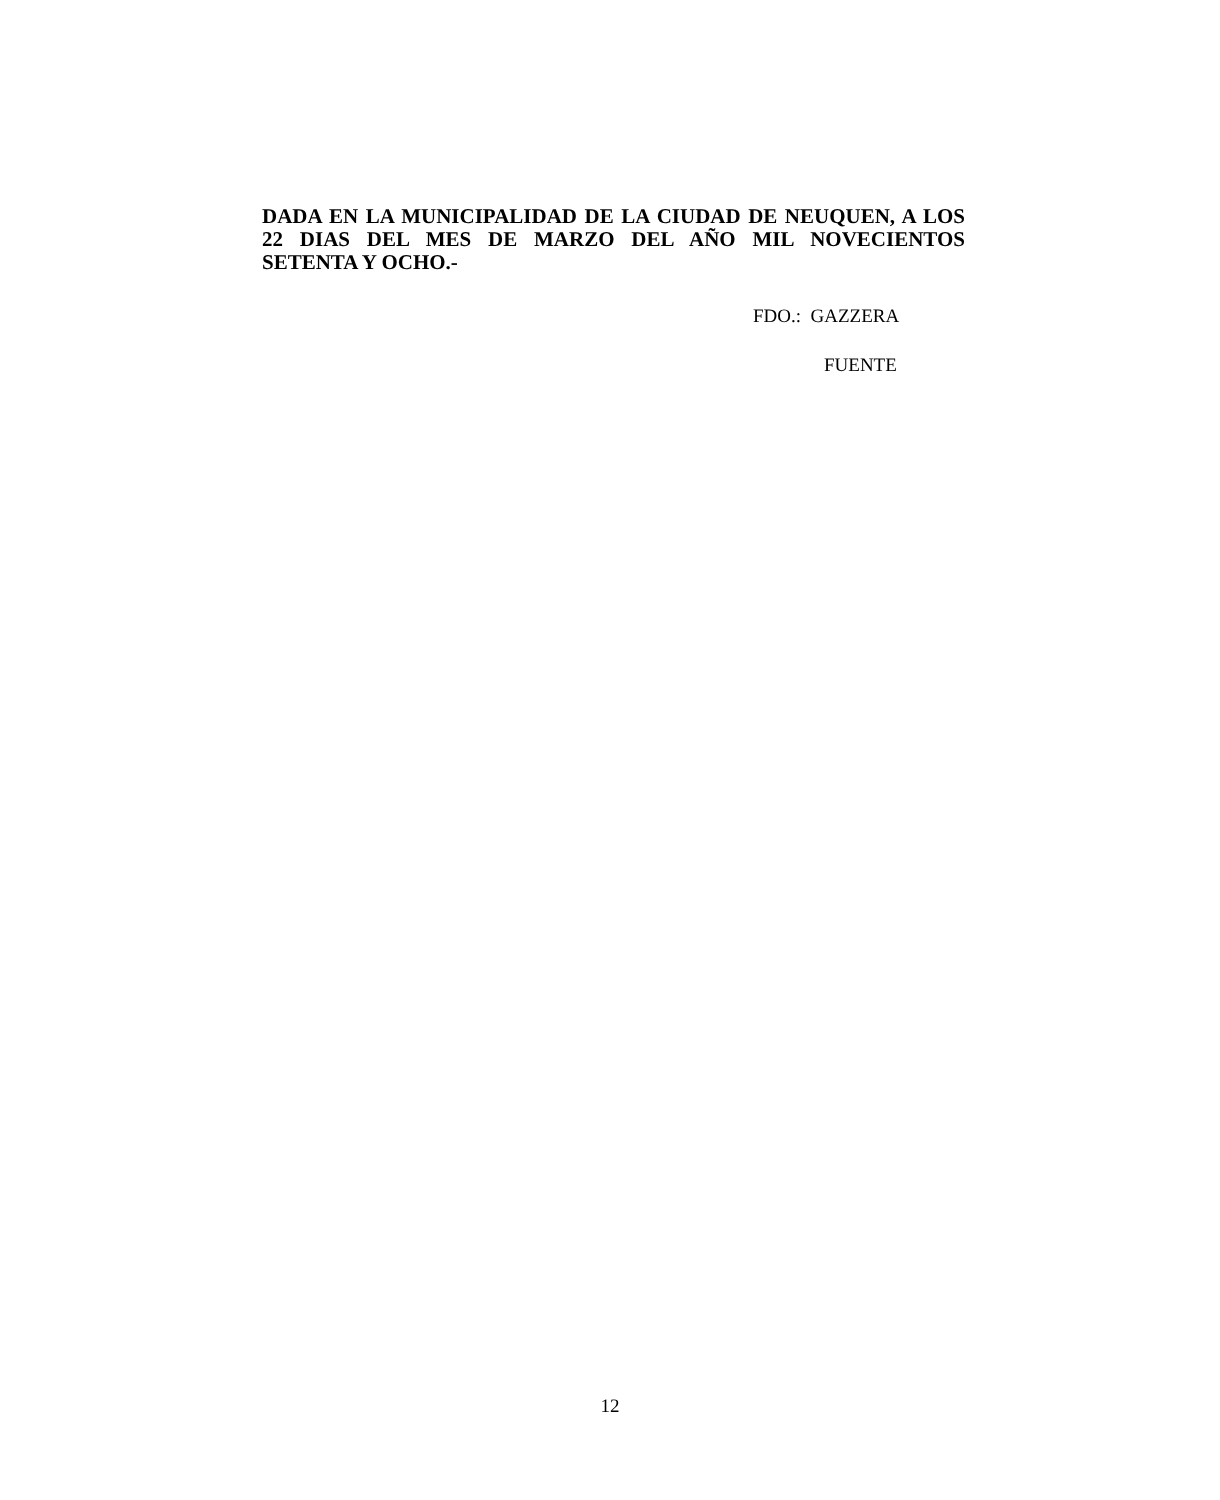DADA EN LA MUNICIPALIDAD DE LA CIUDAD DE NEUQUEN, A LOS
22 DIAS DEL MES DE MARZO DEL AÑO MIL NOVECIENTOS
SETENTA Y OCHO.-
FDO.: GAZZERA
FUENTE
12